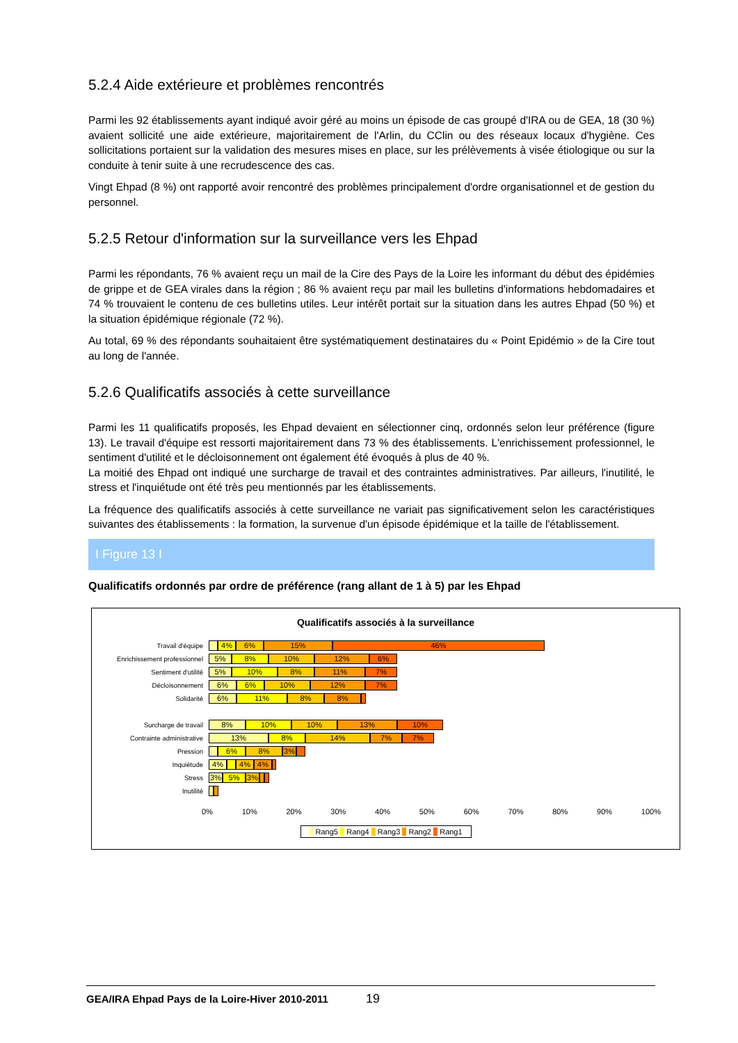5.2.4 Aide extérieure et problèmes rencontrés
Parmi les 92 établissements ayant indiqué avoir géré au moins un épisode de cas groupé d'IRA ou de GEA, 18 (30 %) avaient sollicité une aide extérieure, majoritairement de l'Arlin, du CClin ou des réseaux locaux d'hygiène. Ces sollicitations portaient sur la validation des mesures mises en place, sur les prélèvements à visée étiologique ou sur la conduite à tenir suite à une recrudescence des cas.
Vingt Ehpad (8 %) ont rapporté avoir rencontré des problèmes principalement d'ordre organisationnel et de gestion du personnel.
5.2.5 Retour d'information sur la surveillance vers les Ehpad
Parmi les répondants, 76 % avaient reçu un mail de la Cire des Pays de la Loire les informant du début des épidémies de grippe et de GEA virales dans la région ; 86 % avaient reçu par mail les bulletins d'informations hebdomadaires et 74 % trouvaient le contenu de ces bulletins utiles. Leur intérêt portait sur la situation dans les autres Ehpad (50 %) et la situation épidémique régionale (72 %).
Au total, 69 % des répondants souhaitaient être systématiquement destinataires du « Point Epidémio » de la Cire tout au long de l'année.
5.2.6 Qualificatifs associés à cette surveillance
Parmi les 11 qualificatifs proposés, les Ehpad devaient en sélectionner cinq, ordonnés selon leur préférence (figure 13). Le travail d'équipe est ressorti majoritairement dans 73 % des établissements. L'enrichissement professionnel, le sentiment d'utilité et le décloisonnement ont également été évoqués à plus de 40 %.
La moitié des Ehpad ont indiqué une surcharge de travail et des contraintes administratives. Par ailleurs, l'inutilité, le stress et l'inquiétude ont été très peu mentionnés par les établissements.
La fréquence des qualificatifs associés à cette surveillance ne variait pas significativement selon les caractéristiques suivantes des établissements : la formation, la survenue d'un épisode épidémique et la taille de l'établissement.
I Figure 13 I
Qualificatifs ordonnés par ordre de préférence (rang allant de 1 à 5) par les Ehpad
Qualificatifs associés à la surveillance
Travail d'équipe
4% 6% 15% 46%
Enrichissement professionnel
5% 8% 10% 12% 6%
Sentiment d'utilité
5% 10% 8% 11% 7%
Décloisonnement
6% 6% 10% 12% 7%
Solidarité
6% 11% 8% 8%
Surcharge de travail
8% 10% 10% 13% 10%
Contrainte administrative
13% 8% 14% 7% 7%
Pression
6% 8% 3%
Inquiétude
4% 4% 4%
Stress
3% 5% 3%
Inutilité
0% 10% 20% 30% 40% 50% 60% 70% 80% 90% 100%
Rang5 Rang4 Rang3 Rang2 Rang1
GEA/IRA Ehpad Pays de la Loire-Hiver 2010-2011 19